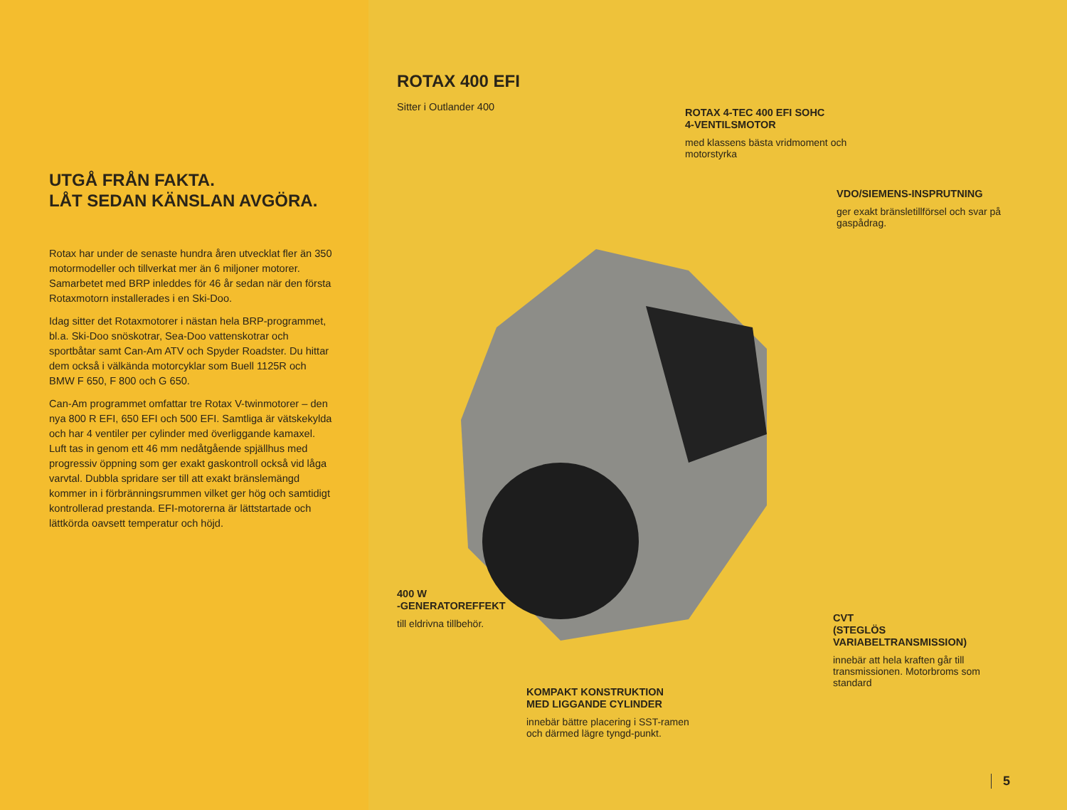UTGÅ FRÅN FAKTA.
LÅT SEDAN KÄNSLAN AVGÖRA.
Rotax har under de senaste hundra åren utvecklat fler än 350 motormodeller och tillverkat mer än 6 miljoner motorer. Samarbetet med BRP inleddes för 46 år sedan när den första Rotaxmotorn installerades i en Ski-Doo.
Idag sitter det Rotaxmotorer i nästan hela BRP-programmet, bl.a. Ski-Doo snöskotrar, Sea-Doo vattenskotrar och sportbåtar samt Can-Am ATV och Spyder Roadster. Du hittar dem också i välkända motorcyklar som Buell 1125R och BMW F 650, F 800 och G 650.
Can-Am programmet omfattar tre Rotax V-twinmotorer – den nya 800 R EFI, 650 EFI och 500 EFI. Samtliga är vätskekylda och har 4 ventiler per cylinder med överliggande kamaxel. Luft tas in genom ett 46 mm nedåtgående spjällhus med progressiv öppning som ger exakt gaskontroll också vid låga varvtal. Dubbla spridare ser till att exakt bränslemängd kommer in i förbränningsrummen vilket ger hög och samtidigt kontrollerad prestanda. EFI-motorerna är lättstartade och lättkörda oavsett temperatur och höjd.
ROTAX 400 EFI
Sitter i Outlander 400
ROTAX 4-TEC 400 EFI SOHC
4-VENTILSMOTOR
med klassens bästa vridmoment och motorstyrka
VDO/SIEMENS-INSPRUTNING
ger exakt bränsletillförsel och svar på gaspådrag.
400 W
-GENERATOREFFEKT
till eldrivna tillbehör.
CVT
(STEGLÖS
VARIABELTRANSMISSION)
innebär att hela kraften går till transmissionen. Motorbroms som standard
KOMPAKT KONSTRUKTION
MED LIGGANDE CYLINDER
innebär bättre placering i SST-ramen och därmed lägre tyngd-punkt.
5